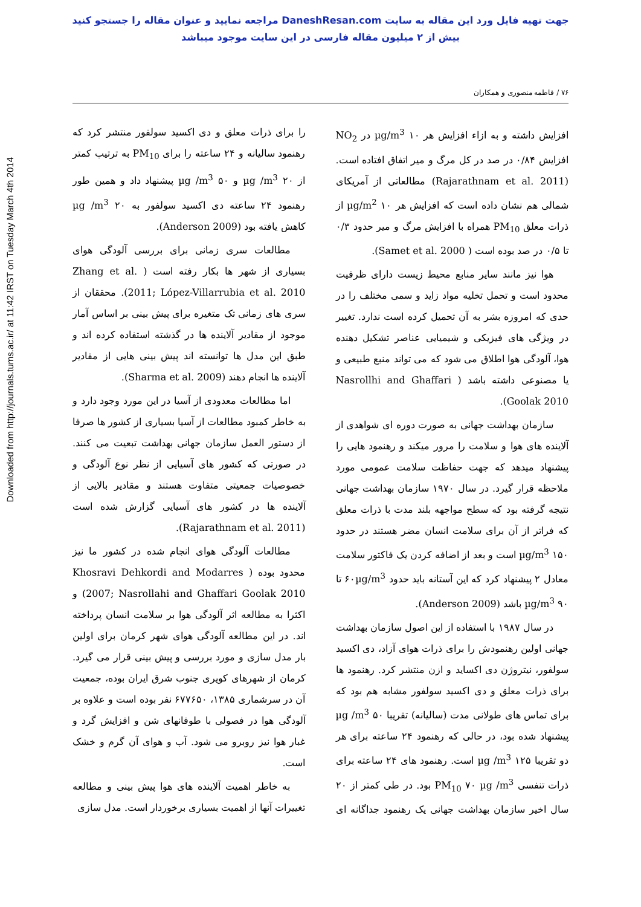جهت تهیه فایل ورد این مقاله به سایت DaneshResan.com مراجعه نمایید و عنوان مقاله را جستجو کنید
بیش از ۲ میلیون مقاله فارسی در این سایت موجود میباشد
Downloaded from http://journals.tums.ac.ir/ at 11:42 IRST on Tuesday March 4th 2014
۷۶ / فاطمه منصوری و همکاران
افزایش داشته و به ازاء افزایش هر ۱۰ µg/m<sup>3</sup> در NO<sub>2</sub> افزایش ۰/۸۴ در صد در کل مرگ و میر اتفاق افتاده است. (Rajarathnam et al. 2011) مطالعاتی از آمریکای شمالی هم نشان داده است که افزایش هر ۱۰ µg/m<sup>2</sup> از ذرات معلق PM<sub>10</sub> همراه با افزایش مرگ و میر حدود ۰/۳ تا ۰/۵ در صد بوده است ( Samet et al. 2000).
هوا نیز مانند سایر منابع محیط زیست دارای ظرفیت محدود است و تحمل تخلیه مواد زاید و سمی مختلف را در حدی که امروزه بشر به آن تحمیل کرده است ندارد. تغییر در ویژگی های فیزیکی و شیمیایی عناصر تشکیل دهنده هوا، آلودگی هوا اطلاق می شود که می تواند منبع طبیعی و یا مصنوعی داشته باشد ( Nasrollhi and Ghaffari Goolak 2010).
سازمان بهداشت جهانی به صورت دوره ای شواهدی از آلاینده های هوا و سلامت را مرور میکند و رهنمود هایی را پیشنهاد میدهد که جهت حفاظت سلامت عمومی مورد ملاحظه قرار گیرد. در سال ۱۹۷۰ سازمان بهداشت جهانی نتیجه گرفته بود که سطح مواجهه بلند مدت با ذرات معلق که فراتر از آن برای سلامت انسان مضر هستند در حدود ۱۵۰ µg/m<sup>3</sup> است و بعد از اضافه کردن یک فاکتور سلامت معادل ۲ پیشنهاد کرد که این آستانه باید حدود ۶۰µg/m<sup>3</sup> تا ۹۰ µg/m<sup>3</sup> باشد (Anderson 2009).
در سال ۱۹۸۷ با استفاده از این اصول سازمان بهداشت جهانی اولین رهنمودش را برای ذرات هوای آزاد، دی اکسید سولفور، نیتروژن دی اکساید و ازن منتشر کرد. رهنمود ها برای ذرات معلق و دی اکسید سولفور مشابه هم بود که برای تماس های طولانی مدت (سالیانه) تقریبا ۵۰ µg /m<sup>3</sup> پیشنهاد شده بود، در حالی که رهنمود ۲۴ ساعته برای هر دو تقریبا ۱۲۵ µg /m<sup>3</sup> است. رهنمود های ۲۴ ساعته برای ذرات تنفسی PM<sub>10</sub> ۷۰ µg /m<sup>3</sup> بود. در طی کمتر از ۲۰ سال اخیر سازمان بهداشت جهانی یک رهنمود جداگانه ای را برای ذرات معلق و دی اکسید سولفور منتشر کرد که رهنمود سالیانه و ۲۴ ساعته را برای PM<sub>10</sub> به ترتیب کمتر از ۲۰ µg /m<sup>3</sup> و ۵۰ µg /m<sup>3</sup> پیشنهاد داد و همین طور رهنمود ۲۴ ساعته دی اکسید سولفور به ۲۰ µg /m<sup>3</sup> کاهش یافته بود (Anderson 2009).
مطالعات سری زمانی برای بررسی آلودگی هوای بسیاری از شهر ها بکار رفته است ( Zhang et al. 2011; López-Villarrubia et al. 2010). محققان از سری های زمانی تک متغیره برای پیش بینی بر اساس آمار موجود از مقادیر آلاینده ها در گذشته استفاده کرده اند و طبق این مدل ها توانسته اند پیش بینی هایی از مقادیر آلاینده ها انجام دهند (Sharma et al. 2009).
اما مطالعات معدودی از آسیا در این مورد وجود دارد و به خاطر کمبود مطالعات از آسیا بسیاری از کشور ها صرفا از دستور العمل سازمان جهانی بهداشت تبعیت می کنند. در صورتی که کشور های آسیایی از نظر نوع آلودگی و خصوصیات جمعیتی متفاوت هستند و مقادیر بالایی از آلاینده ها در کشور های آسیایی گزارش شده است (Rajarathnam et al. 2011).
مطالعات آلودگی هوای انجام شده در کشور ما نیز محدود بوده ( Khosravi Dehkordi and Modarres 2007; Nasrollahi and Ghaffari Goolak 2010) و اکثرا به مطالعه اثر آلودگی هوا بر سلامت انسان پرداخته اند. در این مطالعه آلودگی هوای شهر کرمان برای اولین بار مدل سازی و مورد بررسی و پیش بینی قرار می گیرد. کرمان از شهرهای کویری جنوب شرق ایران بوده، جمعیت آن در سرشماری ۱۳۸۵، ۶۷۷۶۵۰ نفر بوده است و علاوه بر آلودگی هوا در فصولی با طوفانهای شن و افزایش گرد و غبار هوا نیز روبرو می شود. آب و هوای آن گرم و خشک است.
به خاطر اهمیت آلاینده های هوا پیش بینی و مطالعه تغییرات آنها از اهمیت بسیاری برخوردار است. مدل سازی